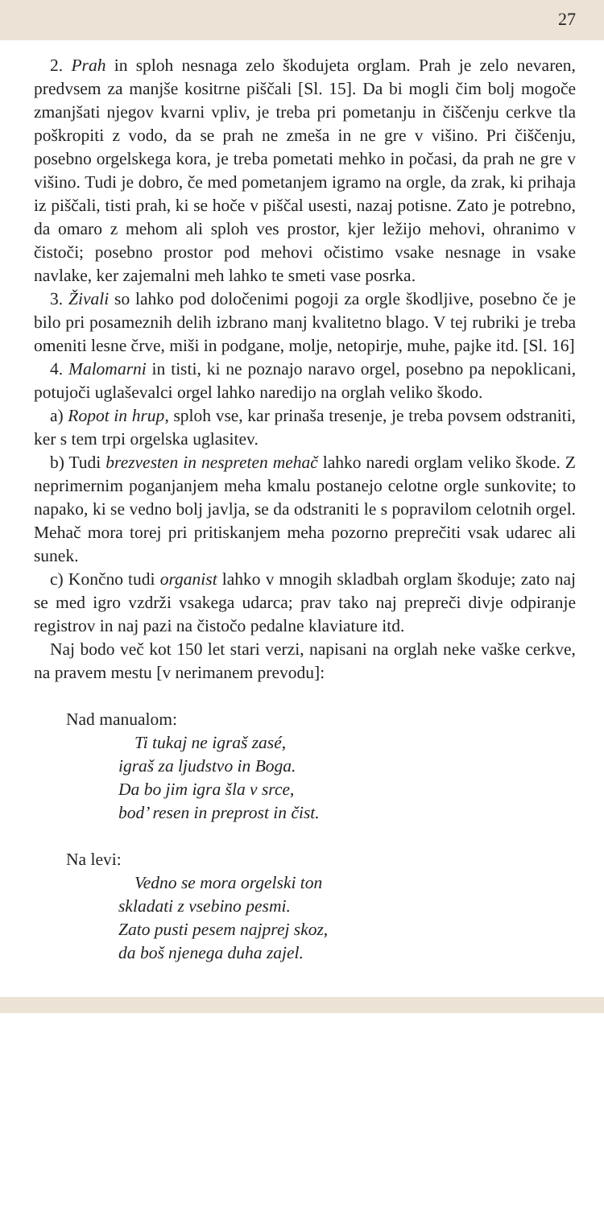27
2. Prah in sploh nesnaga zelo škodujeta orglam. Prah je zelo nevaren, predvsem za manjše kositrne piščali [Sl. 15]. Da bi mogli čim bolj mogoče zmanjšati njegov kvarni vpliv, je treba pri pometanju in čiščenju cerkve tla poškropiti z vodo, da se prah ne zmeša in ne gre v višino. Pri čiščenju, posebno orgelskega kora, je treba pometati mehko in počasi, da prah ne gre v višino. Tudi je dobro, če med pometanjem igramo na orgle, da zrak, ki prihaja iz piščali, tisti prah, ki se hoče v piščal usesti, nazaj potisne. Zato je potrebno, da omaro z mehom ali sploh ves prostor, kjer ležijo mehovi, ohranimo v čistoči; posebno prostor pod mehovi očistimo vsake nesnage in vsake navlake, ker zajemalni meh lahko te smeti vase posrka.
3. Živali so lahko pod določenimi pogoji za orgle škodljive, posebno če je bilo pri posameznih delih izbrano manj kvalitetno blago. V tej rubriki je treba omeniti lesne črve, miši in podgane, molje, netopirje, muhe, pajke itd. [Sl. 16]
4. Malomarni in tisti, ki ne poznajo naravo orgel, posebno pa nepoklicani, potujoči uglaševalci orgel lahko naredijo na orglah veliko škodo.
a) Ropot in hrup, sploh vse, kar prinaša tresenje, je treba povsem odstraniti, ker s tem trpi orgelska uglasitev.
b) Tudi brezvesten in nespreten mehač lahko naredi orglam veliko škode. Z neprimernim poganjanjem meha kmalu postanejo celotne orgle sunkovite; to napako, ki se vedno bolj javlja, se da odstraniti le s popravilom celotnih orgel. Mehač mora torej pri pritiskanjem meha pozorno preprečiti vsak udarec ali sunek.
c) Končno tudi organist lahko v mnogih skladbah orglam škoduje; zato naj se med igro vzdrži vsakega udarca; prav tako naj prepreči divje odpiranje registrov in naj pazi na čistočo pedalne klaviature itd.
Naj bodo več kot 150 let stari verzi, napisani na orglah neke vaške cerkve, na pravem mestu [v nerimanem prevodu]:
Nad manualom:
Ti tukaj ne igraš zasé,
igraš za ljudstvo in Boga.
Da bo jim igra šla v srce,
bod’ resen in preprost in čist.
Na levi:
Vedno se mora orgelski ton
skladati z vsebino pesmi.
Zato pusti pesem najprej skoz,
da boš njenega duha zajel.